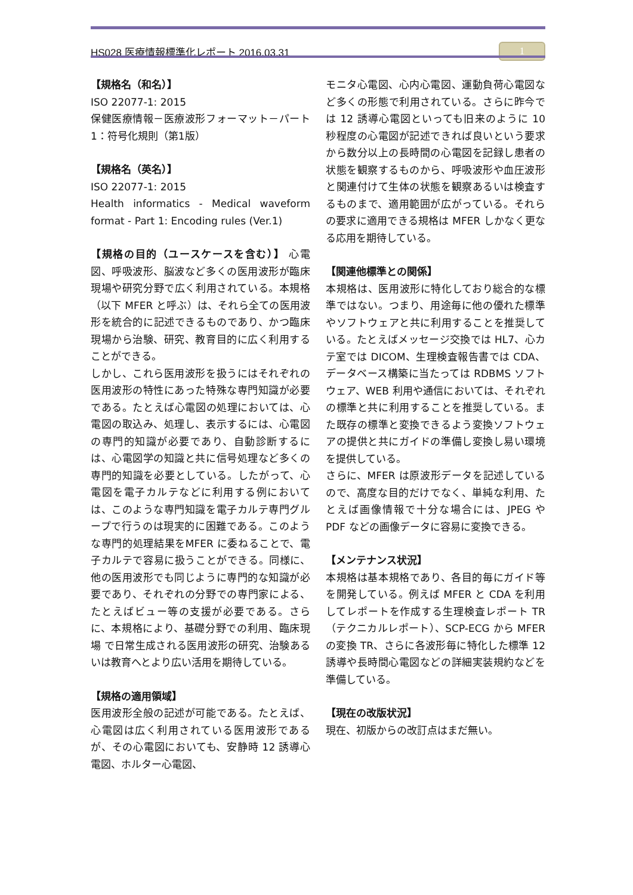HS028 医療情報標準化レポート 2016.03.31 1
【規格名（和名）】
ISO 22077-1: 2015
保健医療情報－医療波形フォーマット－パート1：符号化規則（第1版）
【規格名（英名）】
ISO 22077-1: 2015
Health informatics - Medical waveform format - Part 1: Encoding rules (Ver.1)
【規格の目的（ユースケースを含む）】 心電図、呼吸波形、脳波など多くの医用波形が臨床現場や研究分野で広く利用されている。本規格（以下 MFER と呼ぶ）は、それら全ての医用波形を統合的に記述できるものであり、かつ臨床現場から治験、研究、教育目的に広く利用することができる。
しかし、これら医用波形を扱うにはそれぞれの医用波形の特性にあった特殊な専門知識が必要である。たとえば心電図の処理においては、心電図の取込み、処理し、表示するには、心電図の専門的知識が必要であり、自動診断するには、心電図学の知識と共に信号処理など多くの専門的知識を必要としている。したがって、心電図を電子カルテなどに利用する例においては、このような専門知識を電子カルテ専門グループで行うのは現実的に困難である。このような専門的処理結果をMFER に委ねることで、電子カルテで容易に扱うことができる。同様に、他の医用波形でも同じように専門的な知識が必要であり、それぞれの分野での専門家による、たとえばビュー等の支援が必要である。さらに、本規格により、基礎分野での利用、臨床現場 で日常生成される医用波形の研究、治験あるいは教育へとより広い活用を期待している。
【規格の適用領域】
医用波形全般の記述が可能である。たとえば、心電図は広く利用されている医用波形であるが、その心電図においても、安静時 12 誘導心電図、ホルター心電図、
モニタ心電図、心内心電図、運動負荷心電図など多くの形態で利用されている。さらに昨今では 12 誘導心電図といっても旧来のように 10 秒程度の心電図が記述できれば良いという要求から数分以上の長時間の心電図を記録し患者の状態を観察するものから、呼吸波形や血圧波形と関連付けて生体の状態を観察あるいは検査するものまで、適用範囲が広がっている。それらの要求に適用できる規格は MFER しかなく更なる応用を期待している。
【関連他標準との関係】
本規格は、医用波形に特化しており総合的な標準ではない。つまり、用途毎に他の優れた標準やソフトウェアと共に利用することを推奨している。たとえばメッセージ交換では HL7、心カテ室では DICOM、生理検査報告書では CDA、データベース構築に当たっては RDBMS ソフトウェア、WEB 利用や通信においては、それぞれの標準と共に利用することを推奨している。また既存の標準と変換できるよう変換ソフトウェアの提供と共にガイドの準備し変換し易い環境を提供している。
さらに、MFER は原波形データを記述しているので、高度な目的だけでなく、単純な利用、たとえば画像情報で十分な場合には、JPEG や PDF などの画像データに容易に変換できる。
【メンテナンス状況】
本規格は基本規格であり、各目的毎にガイド等を開発している。例えば MFER と CDA を利用してレポートを作成する生理検査レポート TR（テクニカルレポート）、SCP-ECG から MFER の変換 TR、さらに各波形毎に特化した標準 12 誘導や長時間心電図などの詳細実装規約などを準備している。
【現在の改版状況】
現在、初版からの改訂点はまだ無い。